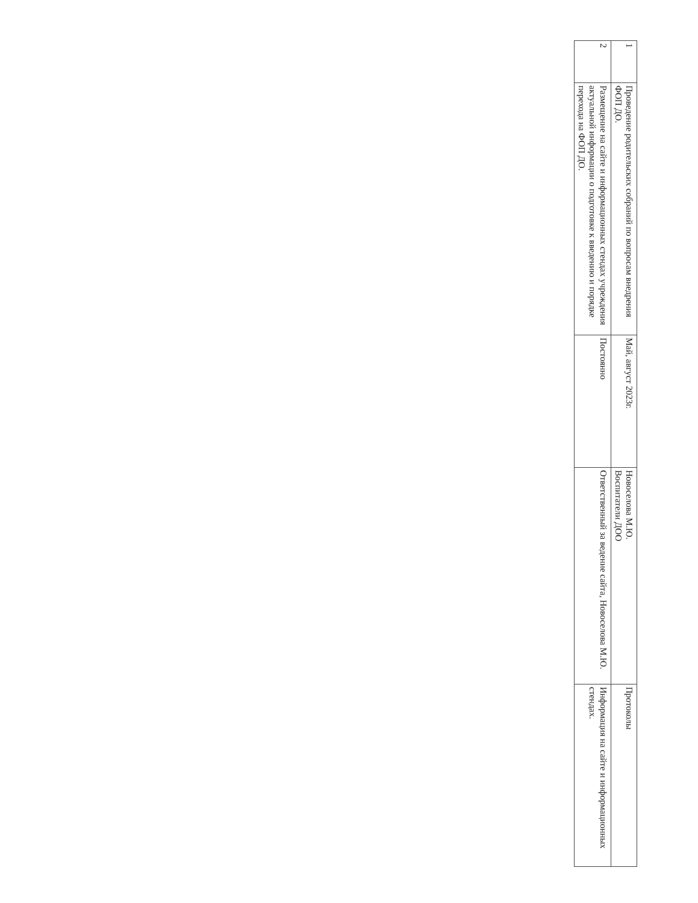| 1 | Проведение родительских собраний по вопросам внедрения ФОП ДО. | Май, август 2023г. | Новоселова М.Ю. Воспитатели ДОО | Протоколы |
| 2 | Размещение на сайте и информационных стендах учреждения актуальной информации о подготовке к введению и порядке перехода на ФОП ДО. | Постоянно | Ответственный за ведение сайта, Новоселова М.Ю. | Информация на сайте и информационных стендах. |